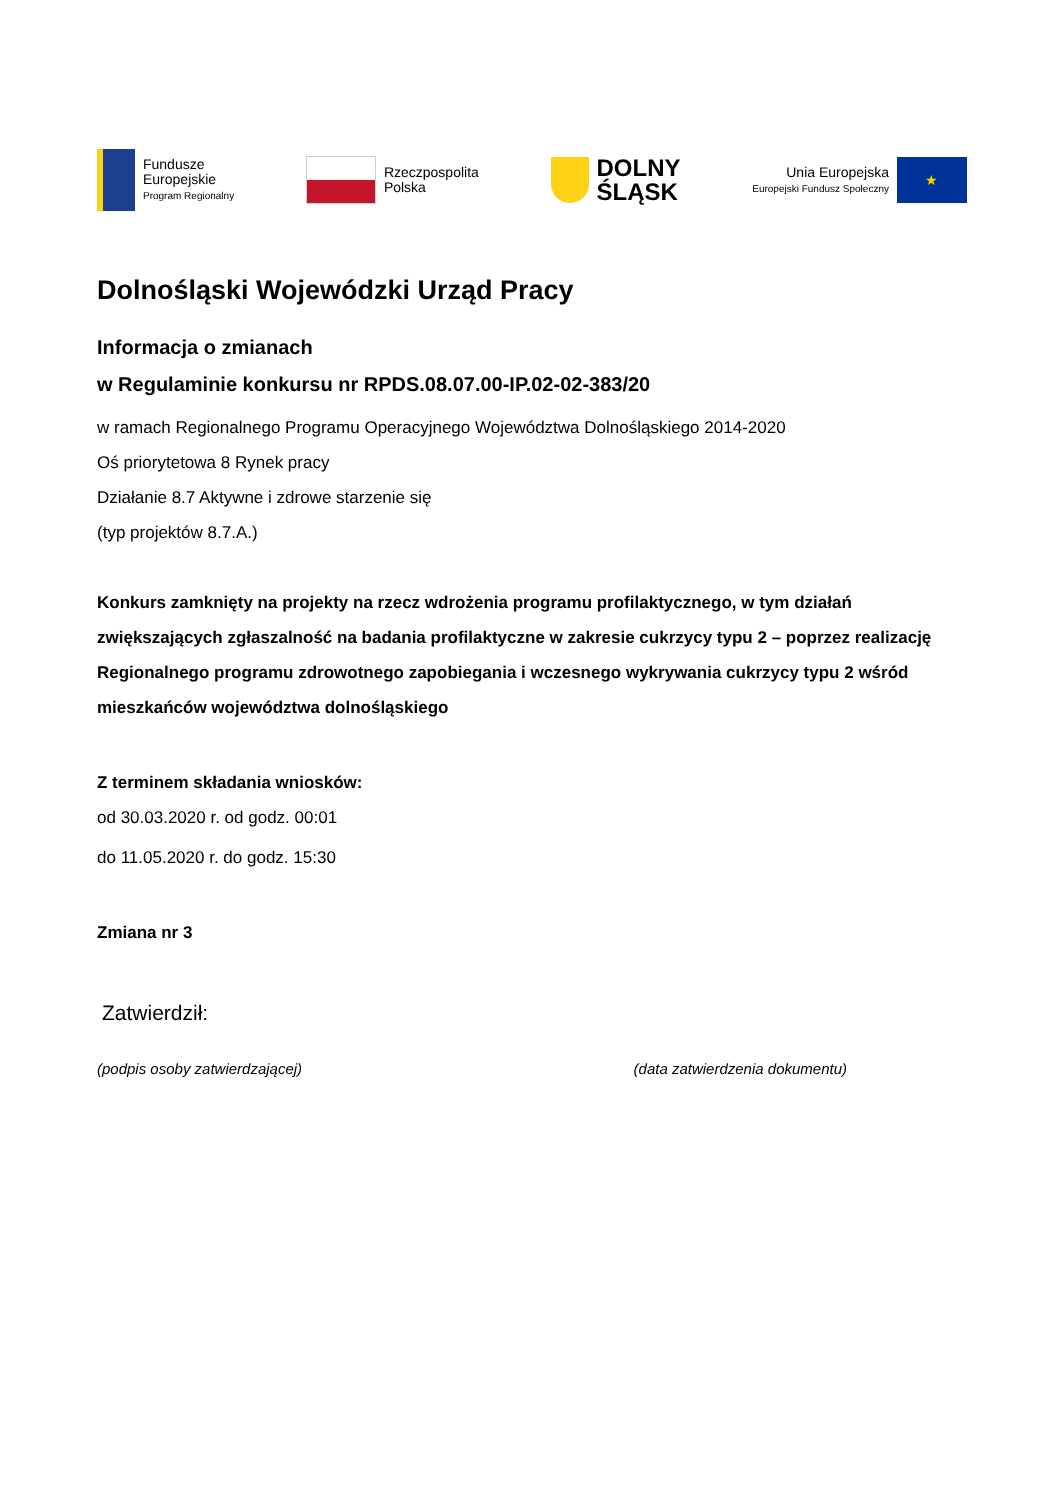Fundusze
Europejskie
Program Regionalny
Rzeczpospolita
Polska
DOLNY
ŚLĄSK
Unia Europejska
Europejski Fundusz Społeczny
★
Dolnośląski Wojewódzki Urząd Pracy
Informacja o zmianach
w Regulaminie konkursu nr RPDS.08.07.00-IP.02-02-383/20
w ramach Regionalnego Programu Operacyjnego Województwa Dolnośląskiego 2014-2020
Oś priorytetowa 8 Rynek pracy
Działanie 8.7 Aktywne i zdrowe starzenie się
(typ projektów 8.7.A.)
Konkurs zamknięty na projekty na rzecz wdrożenia programu profilaktycznego, w tym działań zwiększających zgłaszalność na badania profilaktyczne w zakresie cukrzycy typu 2 – poprzez realizację Regionalnego programu zdrowotnego zapobiegania i wczesnego wykrywania cukrzycy typu 2 wśród mieszkańców województwa dolnośląskiego
Z terminem składania wniosków:
od 30.03.2020 r. od godz. 00:01
do 11.05.2020 r. do godz. 15:30
Zmiana nr 3
Zatwierdził:
(podpis osoby zatwierdzającej) (data zatwierdzenia dokumentu)